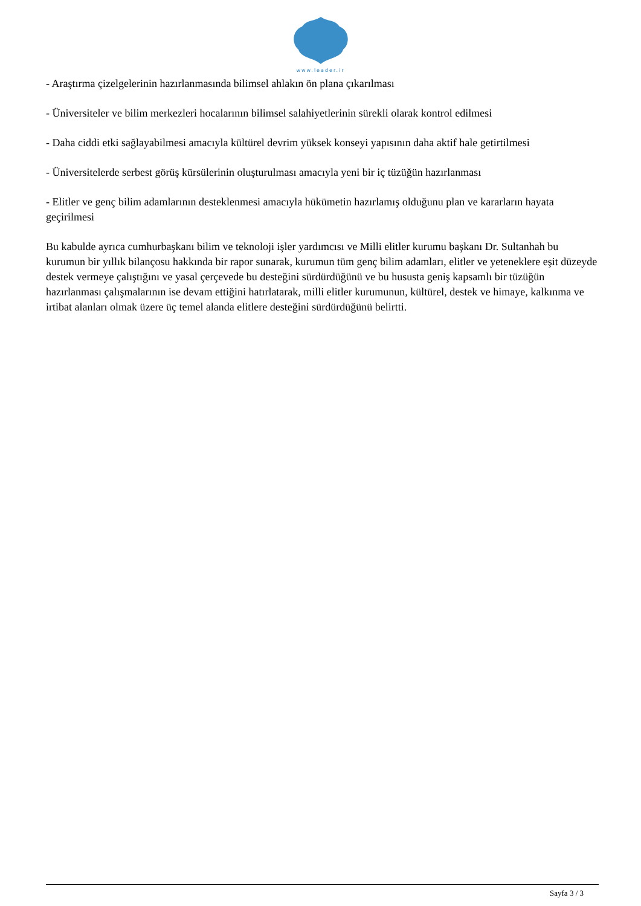www.leader.ir
- Araştırma çizelgelerinin hazırlanmasında bilimsel ahlakın ön plana çıkarılması
- Üniversiteler ve bilim merkezleri hocalarının bilimsel salahiyetlerinin sürekli olarak kontrol edilmesi
- Daha ciddi etki sağlayabilmesi amacıyla kültürel devrim yüksek konseyi yapısının daha aktif hale getirtilmesi
- Üniversitelerde serbest görüş kürsülerinin oluşturulması amacıyla yeni bir iç tüzüğün hazırlanması
- Elitler ve genç bilim adamlarının desteklenmesi amacıyla hükümetin hazırlamış olduğunu plan ve kararların hayata geçirilmesi
Bu kabulde ayrıca cumhurbaşkanı bilim ve teknoloji işler yardımcısı ve Milli elitler kurumu başkanı Dr. Sultanhah bu kurumun bir yıllık bilançosu hakkında bir rapor sunarak, kurumun tüm genç bilim adamları, elitler ve yeteneklere eşit düzeyde destek vermeye çalıştığını ve yasal çerçevede bu desteğini sürdürdüğünü ve bu hususta geniş kapsamlı bir tüzüğün hazırlanması çalışmalarının ise devam ettiğini hatırlatarak, milli elitler kurumunun, kültürel, destek ve himaye, kalkınma ve irtibat alanları olmak üzere üç temel alanda elitlere desteğini sürdürdüğünü belirtti.
Sayfa 3 / 3